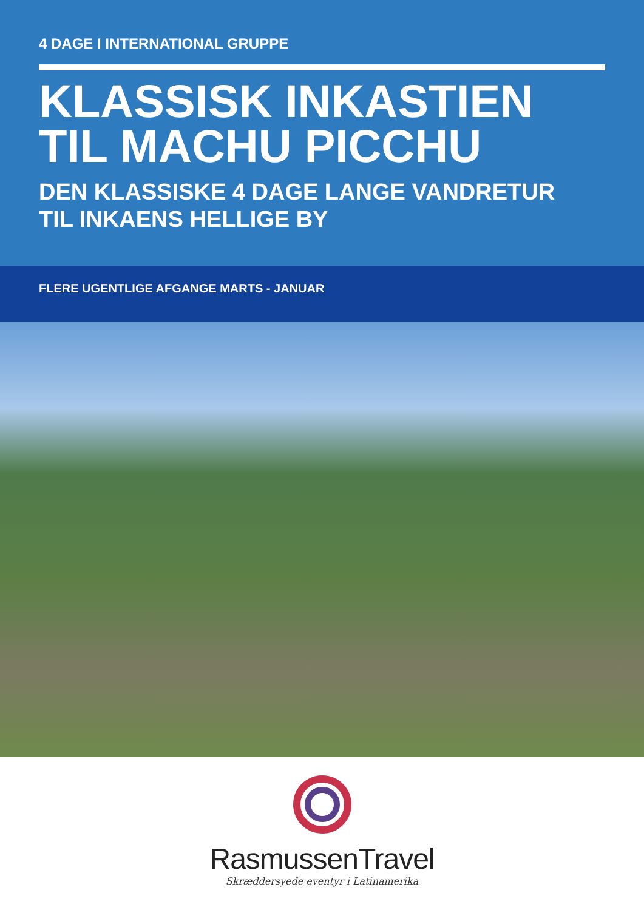4 DAGE I INTERNATIONAL GRUPPE
KLASSISK INKASTIEN
TIL MACHU PICCHU
DEN KLASSISKE 4 DAGE LANGE VANDRETUR
TIL INKAENS HELLIGE BY
FLERE UGENTLIGE AFGANGE MARTS - JANUAR
RasmussenTravel
Skræddersyede eventyr i Latinamerika